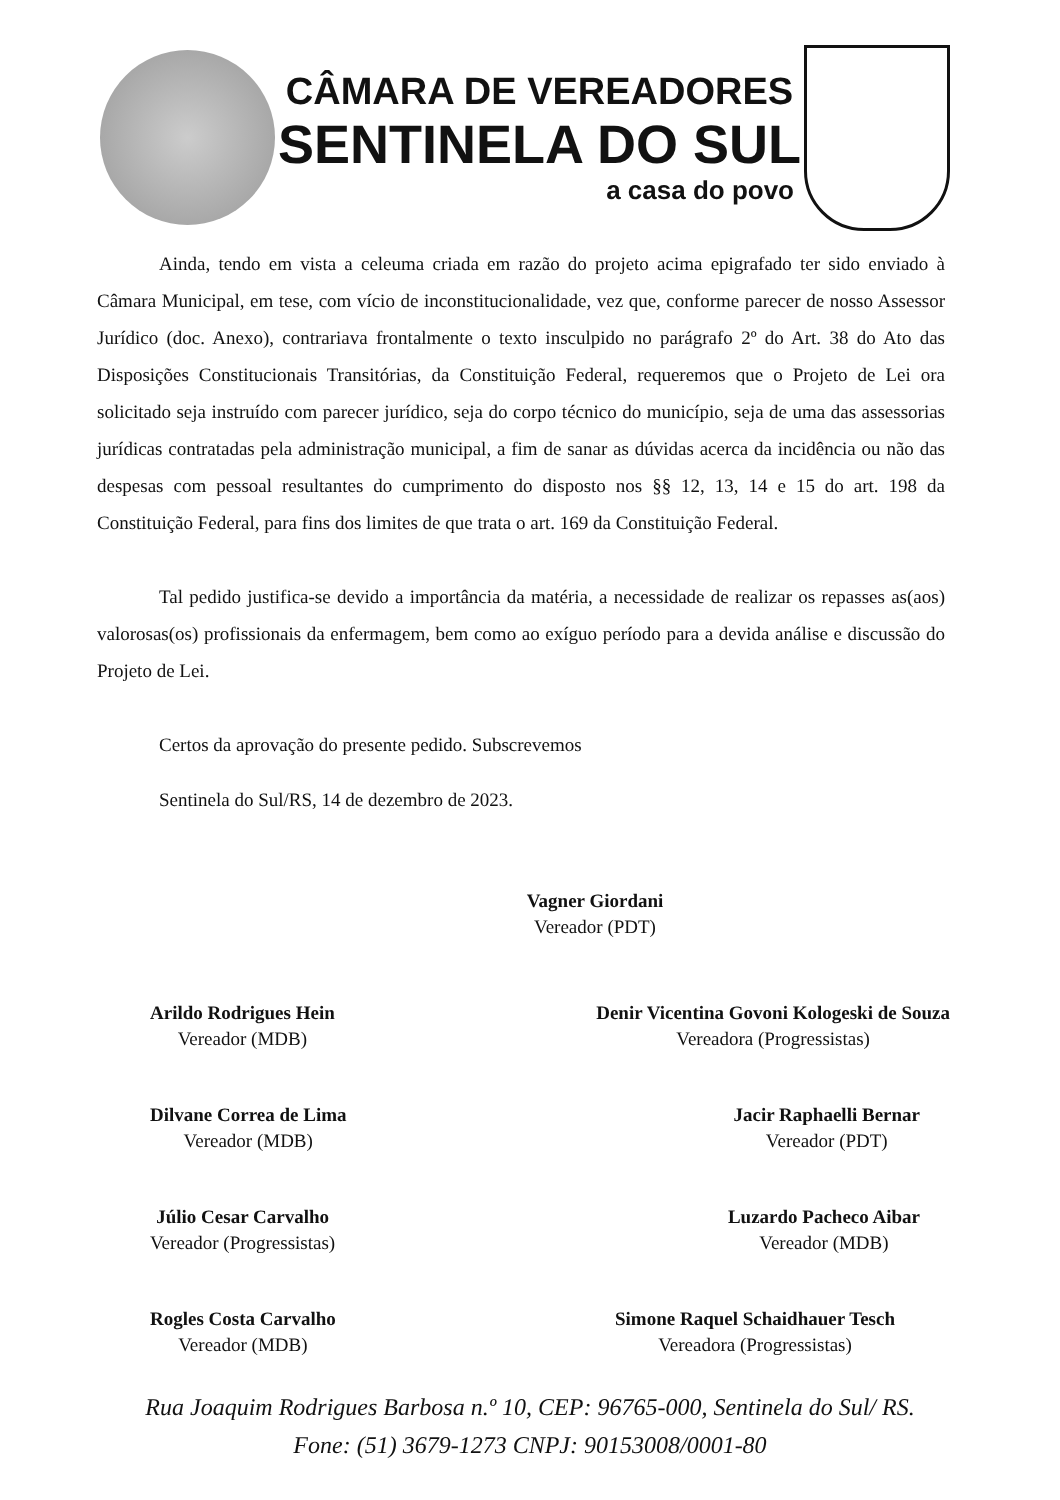CÂMARA DE VEREADORES
SENTINELA DO SUL
a casa do povo
Ainda, tendo em vista a celeuma criada em razão do projeto acima epigrafado ter sido enviado à Câmara Municipal, em tese, com vício de inconstitucionalidade, vez que, conforme parecer de nosso Assessor Jurídico (doc. Anexo), contrariava frontalmente o texto insculpido no parágrafo 2º do Art. 38 do Ato das Disposições Constitucionais Transitórias, da Constituição Federal, requeremos que o Projeto de Lei ora solicitado seja instruído com parecer jurídico, seja do corpo técnico do município, seja de uma das assessorias jurídicas contratadas pela administração municipal, a fim de sanar as dúvidas acerca da incidência ou não das despesas com pessoal resultantes do cumprimento do disposto nos §§ 12, 13, 14 e 15 do art. 198 da Constituição Federal, para fins dos limites de que trata o art. 169 da Constituição Federal.
Tal pedido justifica-se devido a importância da matéria, a necessidade de realizar os repasses as(aos) valorosas(os) profissionais da enfermagem, bem como ao exíguo período para a devida análise e discussão do Projeto de Lei.
Certos da aprovação do presente pedido. Subscrevemos
Sentinela do Sul/RS, 14 de dezembro de 2023.
Vagner Giordani
Vereador (PDT)
Arildo Rodrigues Hein
Vereador (MDB)
Denir Vicentina Govoni Kologeski de Souza
Vereadora (Progressistas)
Dilvane Correa de Lima
Vereador (MDB)
Jacir Raphaelli Bernar
Vereador (PDT)
Júlio Cesar Carvalho
Vereador (Progressistas)
Luzardo Pacheco Aibar
Vereador (MDB)
Rogles Costa Carvalho
Vereador (MDB)
Simone Raquel Schaidhauer Tesch
Vereadora (Progressistas)
Rua Joaquim Rodrigues Barbosa n.º 10, CEP: 96765-000, Sentinela do Sul/ RS.
Fone: (51) 3679-1273 CNPJ: 90153008/0001-80